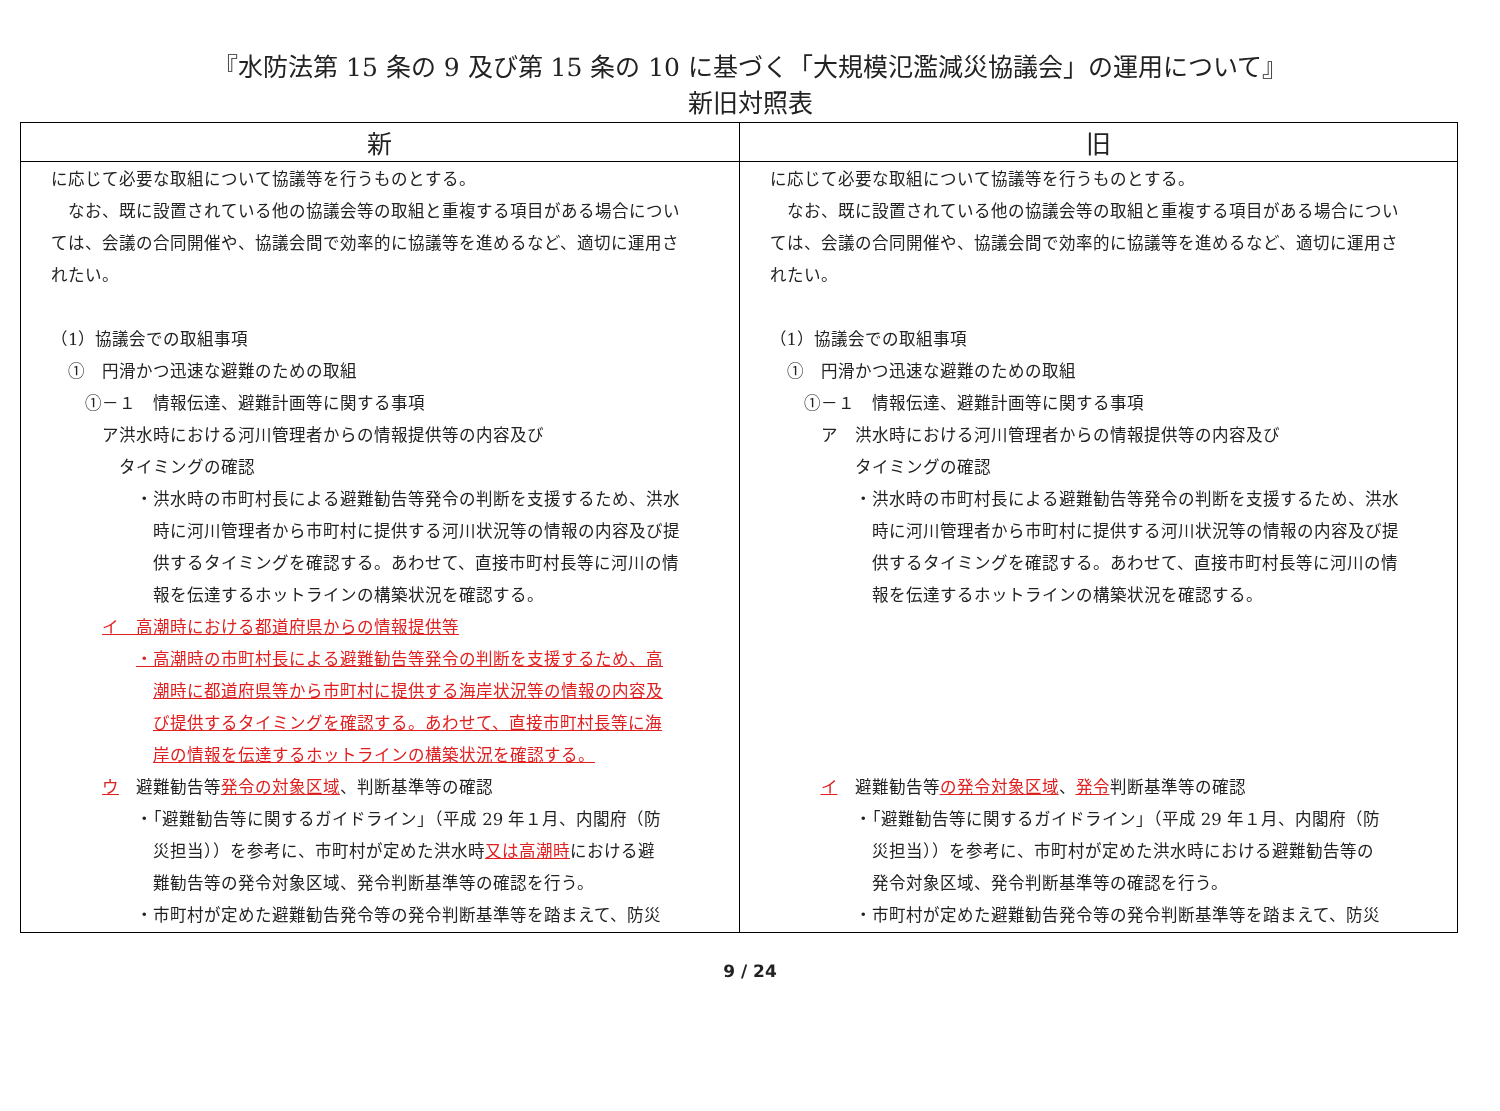『水防法第 15 条の 9 及び第 15 条の 10 に基づく「大規模氾濫減災協議会」の運用について』
新旧対照表
| 新 | 旧 |
| --- | --- |
| に応じて必要な取組について協議等を行うものとする。 なお、既に設置されている他の協議会等の取組と重複する項目がある場合につい ては、会議の合同開催や、協議会間で効率的に協議等を進めるなど、適切に運用さ れたい。 （1）協議会での取組事項 ① 円滑かつ迅速な避難のための取組 ①－１ 情報伝達、避難計画等に関する事項 ア洪水時における河川管理者からの情報提供等の内容及び タイミングの確認 ・洪水時の市町村長による避難勧告等発令の判断を支援するため、洪水 時に河川管理者から市町村に提供する河川状況等の情報の内容及び提 供するタイミングを確認する。あわせて、直接市町村長等に河川の情 報を伝達するホットラインの構築状況を確認する。 イ 高潮時における都道府県からの情報提供等 ・高潮時の市町村長による避難勧告等発令の判断を支援するため、高 潮時に都道府県等から市町村に提供する海岸状況等の情報の内容及 び提供するタイミングを確認する。あわせて、直接市町村長等に海 岸の情報を伝達するホットラインの構築状況を確認する。 ウ 避難勧告等 発令の対象区域 、判断基準等の確認 ・「避難勧告等に関するガイドライン」（平成 29 年１月、内閣府（防 災担当））を参考に、市町村が定めた洪水時 又は高潮時 における避 難勧告等の発令対象区域、発令判断基準等の確認を行う。 ・市町村が定めた避難勧告発令等の発令判断基準等を踏まえて、防災 | に応じて必要な取組について協議等を行うものとする。 なお、既に設置されている他の協議会等の取組と重複する項目がある場合につい ては、会議の合同開催や、協議会間で効率的に協議等を進めるなど、適切に運用さ れたい。 （1）協議会での取組事項 ① 円滑かつ迅速な避難のための取組 ①－１ 情報伝達、避難計画等に関する事項 ア 洪水時における河川管理者からの情報提供等の内容及び タイミングの確認 ・洪水時の市町村長による避難勧告等発令の判断を支援するため、洪水 時に河川管理者から市町村に提供する河川状況等の情報の内容及び提 供するタイミングを確認する。あわせて、直接市町村長等に河川の情 報を伝達するホットラインの構築状況を確認する。 イ 避難勧告等 の発令対象区域 、 発令 判断基準等の確認 ・「避難勧告等に関するガイドライン」（平成 29 年１月、内閣府（防 災担当））を参考に、市町村が定めた洪水時における避難勧告等の 発令対象区域、発令判断基準等の確認を行う。 ・市町村が定めた避難勧告発令等の発令判断基準等を踏まえて、防災 |
9 / 24